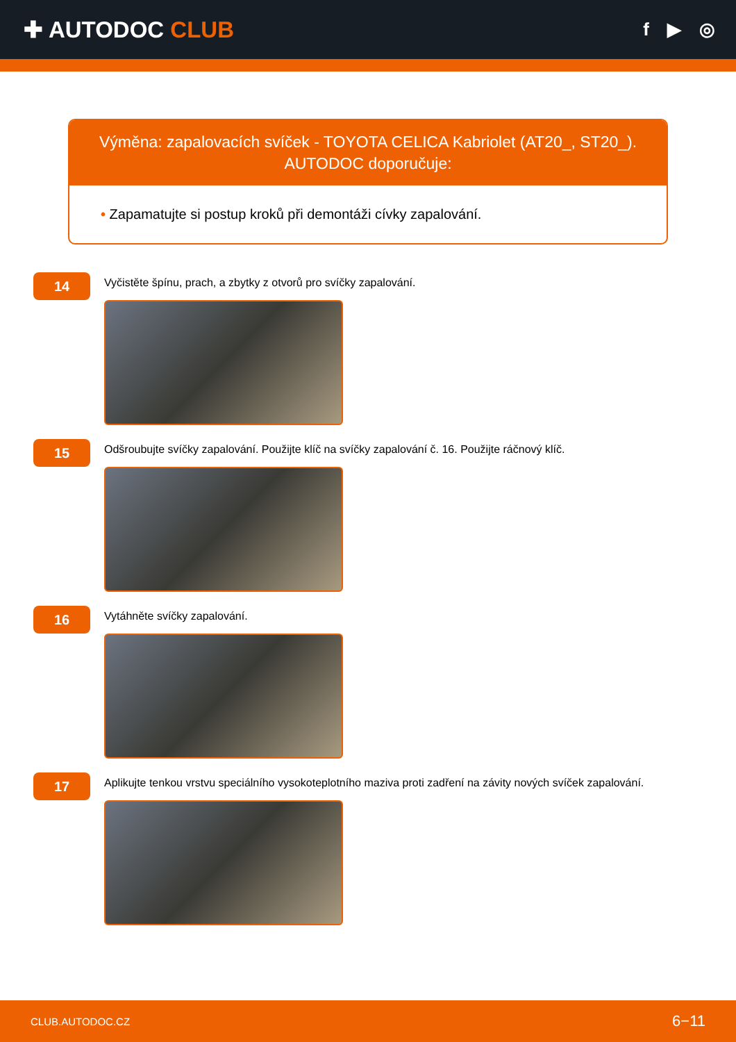✚ AUTODOC CLUB
f ▶ ◎
Výměna: zapalovacích svíček - TOYOTA CELICA Kabriolet (AT20_, ST20_).
AUTODOC doporučuje:
• Zapamatujte si postup kroků při demontáži cívky zapalování.
14
Vyčistěte špínu, prach, a zbytky z otvorů pro svíčky zapalování.
15
Odšroubujte svíčky zapalování. Použijte klíč na svíčky zapalování č. 16. Použijte ráčnový klíč.
16
Vytáhněte svíčky zapalování.
17
Aplikujte tenkou vrstvu speciálního vysokoteplotního maziva proti zadření na závity nových svíček zapalování.
CLUB.AUTODOC.CZ 6−11